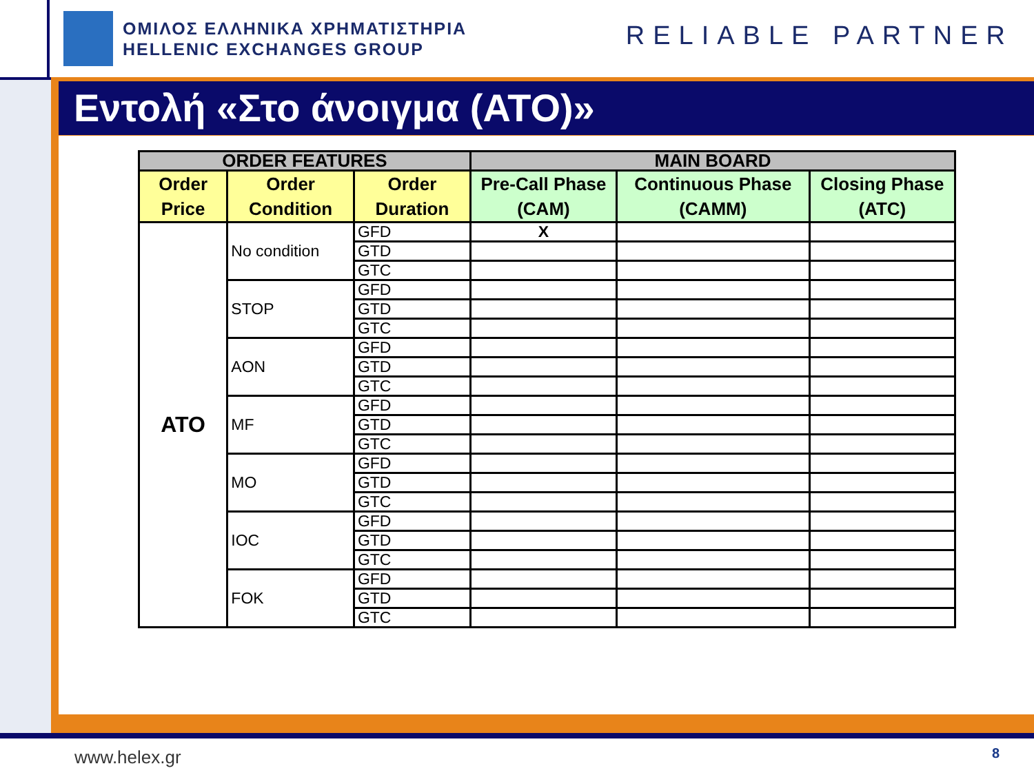ΟΜΙΛΟΣ ΕΛΛΗΝΙΚΑ ΧΡΗΜΑΤΙΣΤΗΡΙΑ
HELLENIC EXCHANGES GROUP
RELIABLE PARTNER
Εντολή «Στο άνοιγμα (ΑΤΟ)»
| ORDER FEATURES | | | MAIN BOARD | | |
| --- | --- | --- | --- | --- | --- |
| Order Price | Order Condition | Order Duration | Pre-Call Phase (CAM) | Continuous Phase (CAMM) | Closing Phase (ATC) |
| ATO | No condition | GFD | X | | |
| | | GTD | | | |
| | | GTC | | | |
| | STOP | GFD | | | |
| | | GTD | | | |
| | | GTC | | | |
| | AON | GFD | | | |
| | | GTD | | | |
| | | GTC | | | |
| | MF | GFD | | | |
| | | GTD | | | |
| | | GTC | | | |
| | MO | GFD | | | |
| | | GTD | | | |
| | | GTC | | | |
| | IOC | GFD | | | |
| | | GTD | | | |
| | | GTC | | | |
| | FOK | GFD | | | |
| | | GTD | | | |
| | | GTC | | | |
www.helex.gr 8